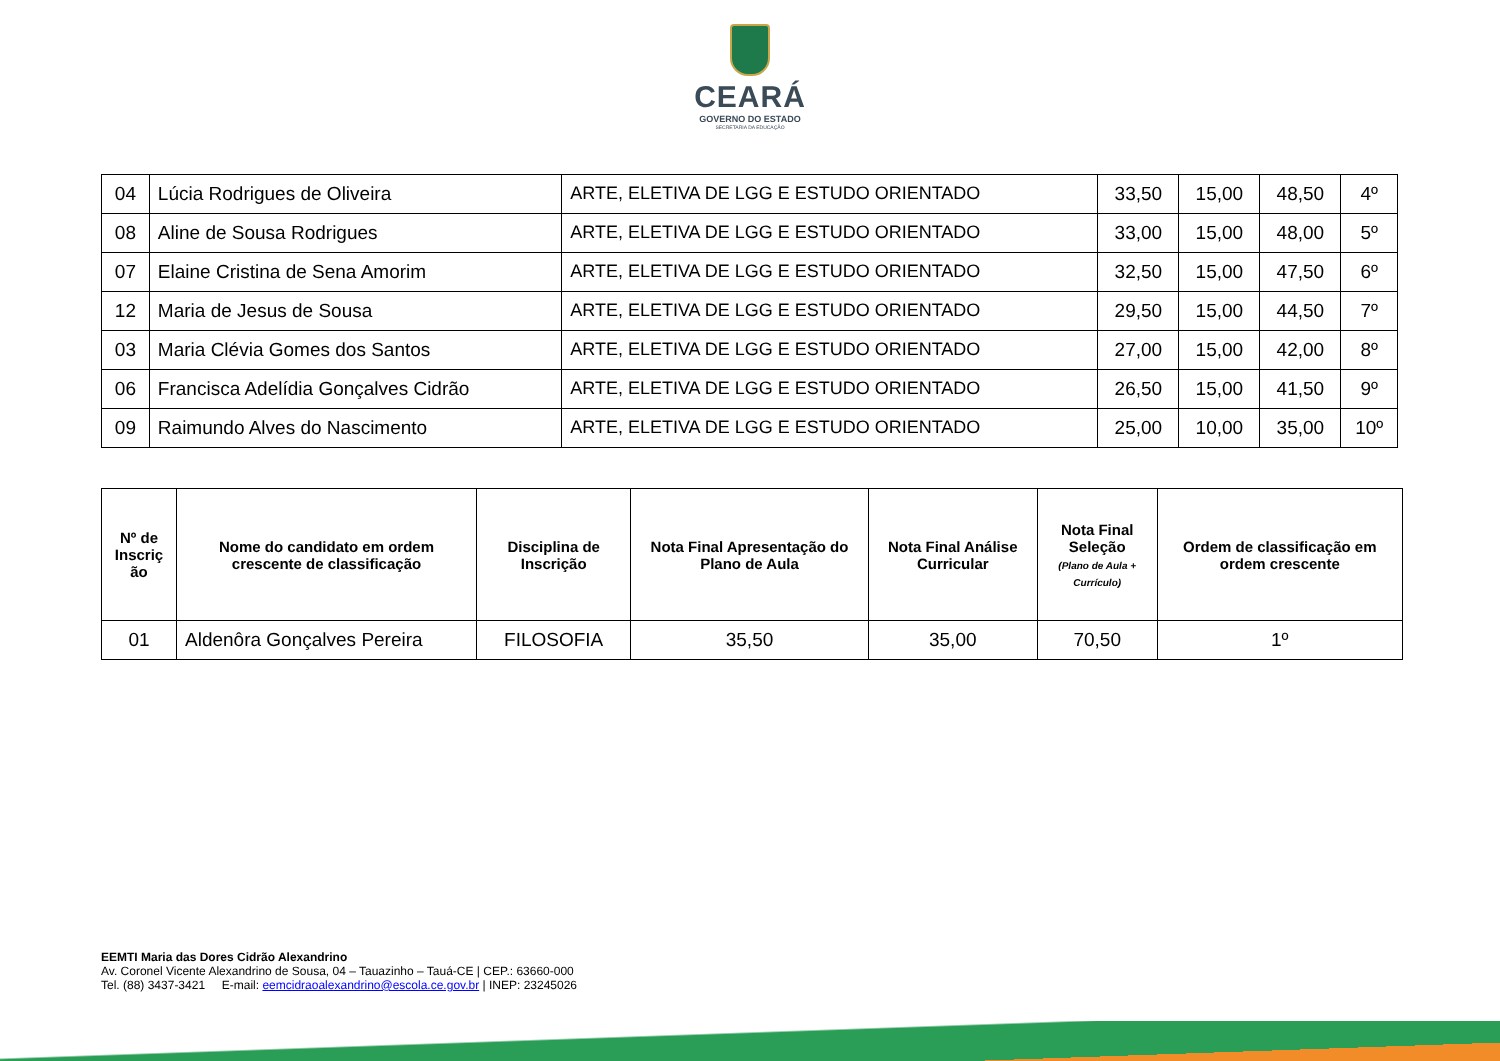CEARÁ
GOVERNO DO ESTADO
SECRETARIA DA EDUCAÇÃO
| 04 | Lúcia Rodrigues de Oliveira | ARTE, ELETIVA DE LGG E ESTUDO ORIENTADO | 33,50 | 15,00 | 48,50 | 4º |
| 08 | Aline de Sousa Rodrigues | ARTE, ELETIVA DE LGG E ESTUDO ORIENTADO | 33,00 | 15,00 | 48,00 | 5º |
| 07 | Elaine Cristina de Sena Amorim | ARTE, ELETIVA DE LGG E ESTUDO ORIENTADO | 32,50 | 15,00 | 47,50 | 6º |
| 12 | Maria de Jesus de Sousa | ARTE, ELETIVA DE LGG E ESTUDO ORIENTADO | 29,50 | 15,00 | 44,50 | 7º |
| 03 | Maria Clévia Gomes dos Santos | ARTE, ELETIVA DE LGG E ESTUDO ORIENTADO | 27,00 | 15,00 | 42,00 | 8º |
| 06 | Francisca Adelídia Gonçalves Cidrão | ARTE, ELETIVA DE LGG E ESTUDO ORIENTADO | 26,50 | 15,00 | 41,50 | 9º |
| 09 | Raimundo Alves do Nascimento | ARTE, ELETIVA DE LGG E ESTUDO ORIENTADO | 25,00 | 10,00 | 35,00 | 10º |
| Nº de Inscriç ão | Nome do candidato em ordem crescente de classificação | Disciplina de Inscrição | Nota Final Apresentação do Plano de Aula | Nota Final Análise Curricular | Nota Final Seleção (Plano de Aula + Currículo) | Ordem de classificação em ordem crescente |
| --- | --- | --- | --- | --- | --- | --- |
| 01 | Aldenôra Gonçalves Pereira | FILOSOFIA | 35,50 | 35,00 | 70,50 | 1º |
EEMTI Maria das Dores Cidrão Alexandrino
Av. Coronel Vicente Alexandrino de Sousa, 04 – Tauazinho – Tauá-CE | CEP.: 63660-000
Tel. (88) 3437-3421 E-mail: eemcidraoalexandrino@escola.ce.gov.br | INEP: 23245026